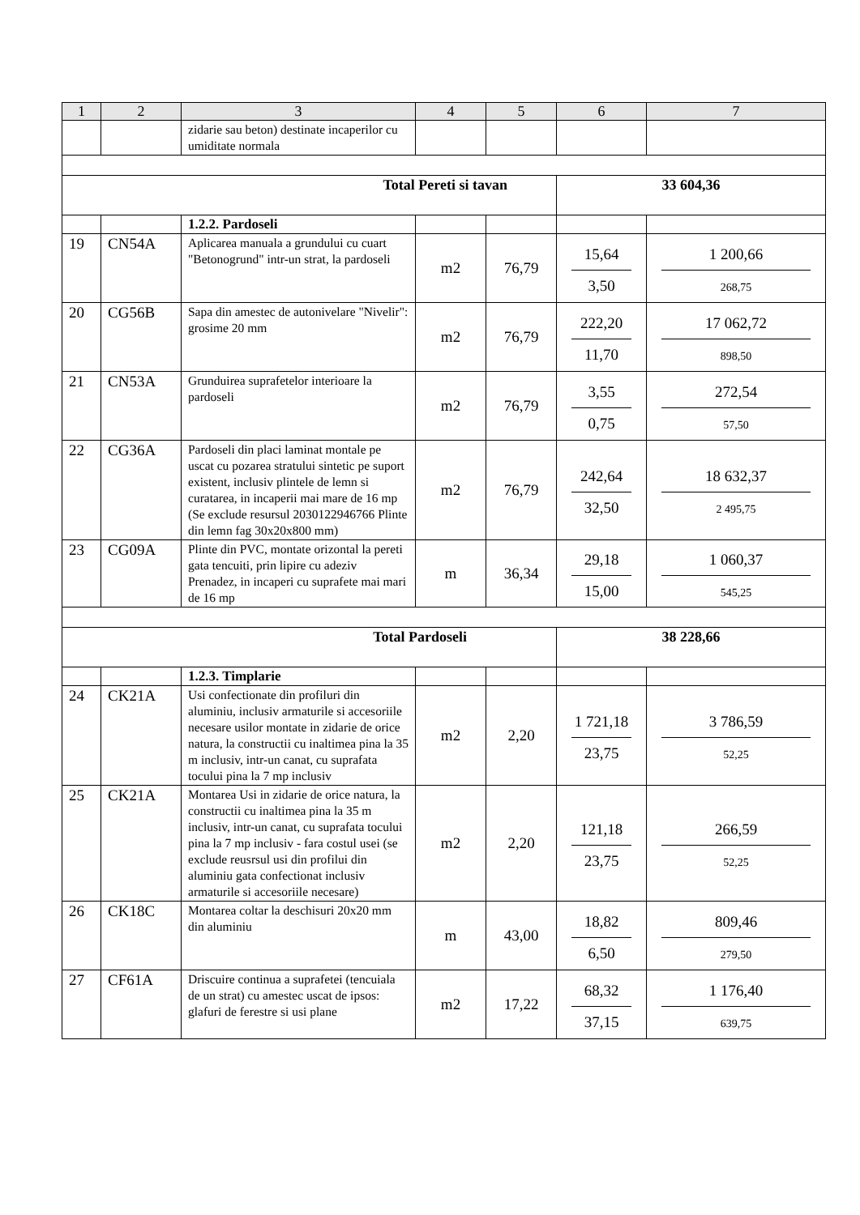| 1 | 2 | 3 | 4 | 5 | 6 | 7 |
| --- | --- | --- | --- | --- | --- | --- |
| | | zidarie sau beton) destinate incaperilor cu umiditate normala | | | | |
| Total Pereti si tavan | | | | | 33 604,36 | |
| | | 1.2.2. Pardoseli | | | | |
| 19 | CN54A | Aplicarea manuala a grundului cu cuart "Betonogrund" intr-un strat, la pardoseli | m2 | 76,79 | 15,64 3,50 | 1 200,66 268,75 |
| 20 | CG56B | Sapa din amestec de autonivelare "Nivelir": grosime 20 mm | m2 | 76,79 | 222,20 11,70 | 17 062,72 898,50 |
| 21 | CN53A | Grunduirea suprafetelor interioare la pardoseli | m2 | 76,79 | 3,55 0,75 | 272,54 57,50 |
| 22 | CG36A | Pardoseli din placi laminat montale pe uscat cu pozarea stratului sintetic pe suport existent, inclusiv plintele de lemn si curatarea, in incaperii mai mare de 16 mp (Se exclude resursul 2030122946766 Plinte din lemn fag 30x20x800 mm) | m2 | 76,79 | 242,64 32,50 | 18 632,37 2 495,75 |
| 23 | CG09A | Plinte din PVC, montate orizontal la pereti gata tencuiti, prin lipire cu adeziv Prenadez, in incaperi cu suprafete mai mari de 16 mp | m | 36,34 | 29,18 15,00 | 1 060,37 545,25 |
| Total Pardoseli | | | | | 38 228,66 | |
| | | 1.2.3. Timplarie | | | | |
| 24 | CK21A | Usi confectionate din profiluri din aluminiu, inclusiv armaturile si accesoriile necesare usilor montate in zidarie de orice natura, la constructii cu inaltimea pina la 35 m inclusiv, intr-un canat, cu suprafata tocului pina la 7 mp inclusiv | m2 | 2,20 | 1 721,18 23,75 | 3 786,59 52,25 |
| 25 | CK21A | Montarea Usi in zidarie de orice natura, la constructii cu inaltimea pina la 35 m inclusiv, intr-un canat, cu suprafata tocului pina la 7 mp inclusiv - fara costul usei (se exclude reusrsul usi din profilui din aluminiu gata confectionat inclusiv armaturile si accesoriile necesare) | m2 | 2,20 | 121,18 23,75 | 266,59 52,25 |
| 26 | CK18C | Montarea coltar la deschisuri 20x20 mm din aluminiu | m | 43,00 | 18,82 6,50 | 809,46 279,50 |
| 27 | CF61A | Driscuire continua a suprafetei (tencuiala de un strat) cu amestec uscat de ipsos: glafuri de ferestre si usi plane | m2 | 17,22 | 68,32 37,15 | 1 176,40 639,75 |